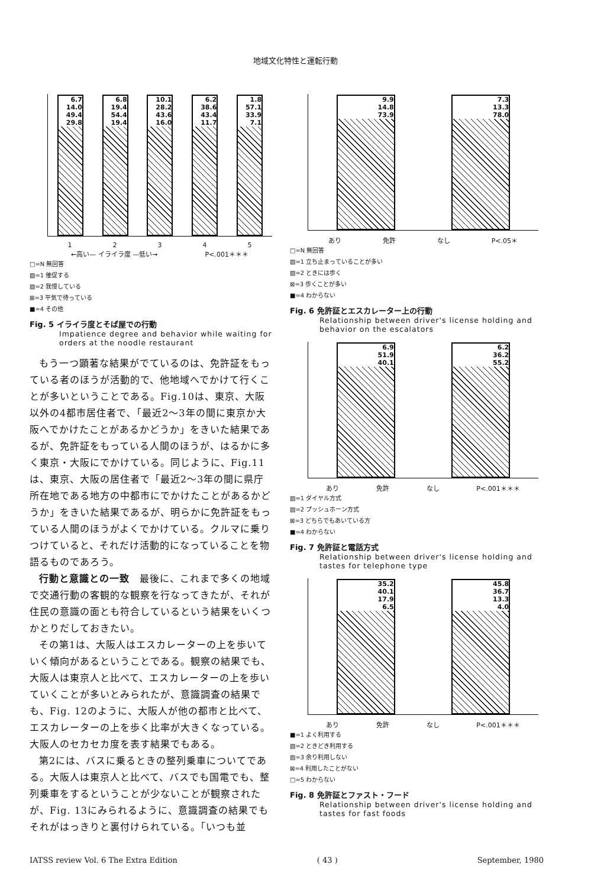地域文化特性と運転行動
6.7
14.0
49.4
29.8
6.8
19.4
54.4
19.4
10.1
28.2
43.6
16.0
6.2
38.6
43.4
11.7
1.8
57.1
33.9
7.1
1 2 3 4 5
←高い— イライラ度 —低い→ P<.001＊＊＊
□=N 無回答
▧=1 催促する
▨=2 我慢している
⊠=3 平気で待っている
■=4 その他
Fig. 5 イライラ度とそば屋での行動
Impatience degree and behavior while waiting for orders at the noodle restaurant
もう一つ顕著な結果がでているのは、免許証をもっている者のほうが活動的で、他地域へでかけて行くことが多いということである。Fig.10は、東京、大阪以外の4都市居住者で､「最近2～3年の間に東京か大阪へでかけたことがあるかどうか」をきいた結果であるが、免許証をもっている人間のほうが、はるかに多く東京・大阪にでかけている。同じように、Fig.11は、東京、大阪の居住者で「最近2～3年の間に県庁所在地である地方の中都市にでかけたことがあるかどうか」をきいた結果であるが、明らかに免許証をもっている人間のほうがよくでかけている。クルマに乗りつけていると、それだけ活動的になっていることを物語るものであろう。
行動と意識との一致　最後に、これまで多くの地域で交通行動の客観的な観察を行なってきたが、それが住民の意識の面とも符合しているという結果をいくつかとりだしておきたい。
その第1は、大阪人はエスカレーターの上を歩いていく傾向があるということである。観察の結果でも、大阪人は東京人と比べて、エスカレーターの上を歩いていくことが多いとみられたが、意識調査の結果でも、Fig. 12のように、大阪人が他の都市と比べて、エスカレーターの上を歩く比率が大きくなっている。大阪人のセカセカ度を表す結果でもある。
第2には、バスに乗るときの整列乗車についてである。大阪人は東京人と比べて、バスでも国電でも、整列乗車をするということが少ないことが観察されたが、Fig. 13にみられるように、意識調査の結果でもそれがはっきりと裏付けられている。「いつも並
9.9
14.8
73.9
7.3
13.3
78.0
あり 免許 なし P<.05＊
□=N 無回答
▧=1 立ち止まっていることが多い
▨=2 ときには歩く
⊠=3 歩くことが多い
■=4 わからない
Fig. 6 免許証とエスカレーター上の行動
Relationship between driver's license holding and behavior on the escalators
6.9
51.9
40.1
6.2
36.2
55.2
あり 免許 なし P<.001＊＊＊
▧=1 ダイヤル方式
▨=2 プッシュホーン方式
⊠=3 どちらでもあいている方
■=4 わからない
Fig. 7 免許証と電話方式
Relationship between driver's license holding and tastes for telephone type
35.2
40.1
17.9
6.5
45.8
36.7
13.3
4.0
あり 免許 なし P<.001＊＊＊
■=1 よく利用する
▧=2 ときどき利用する
▨=3 余り利用しない
⊠=4 利用したことがない
□=5 わからない
Fig. 8 免許証とファスト・フード
Relationship between driver's license holding and tastes for fast foods
IATSS review Vol. 6 The Extra Edition ( 43 ) September, 1980